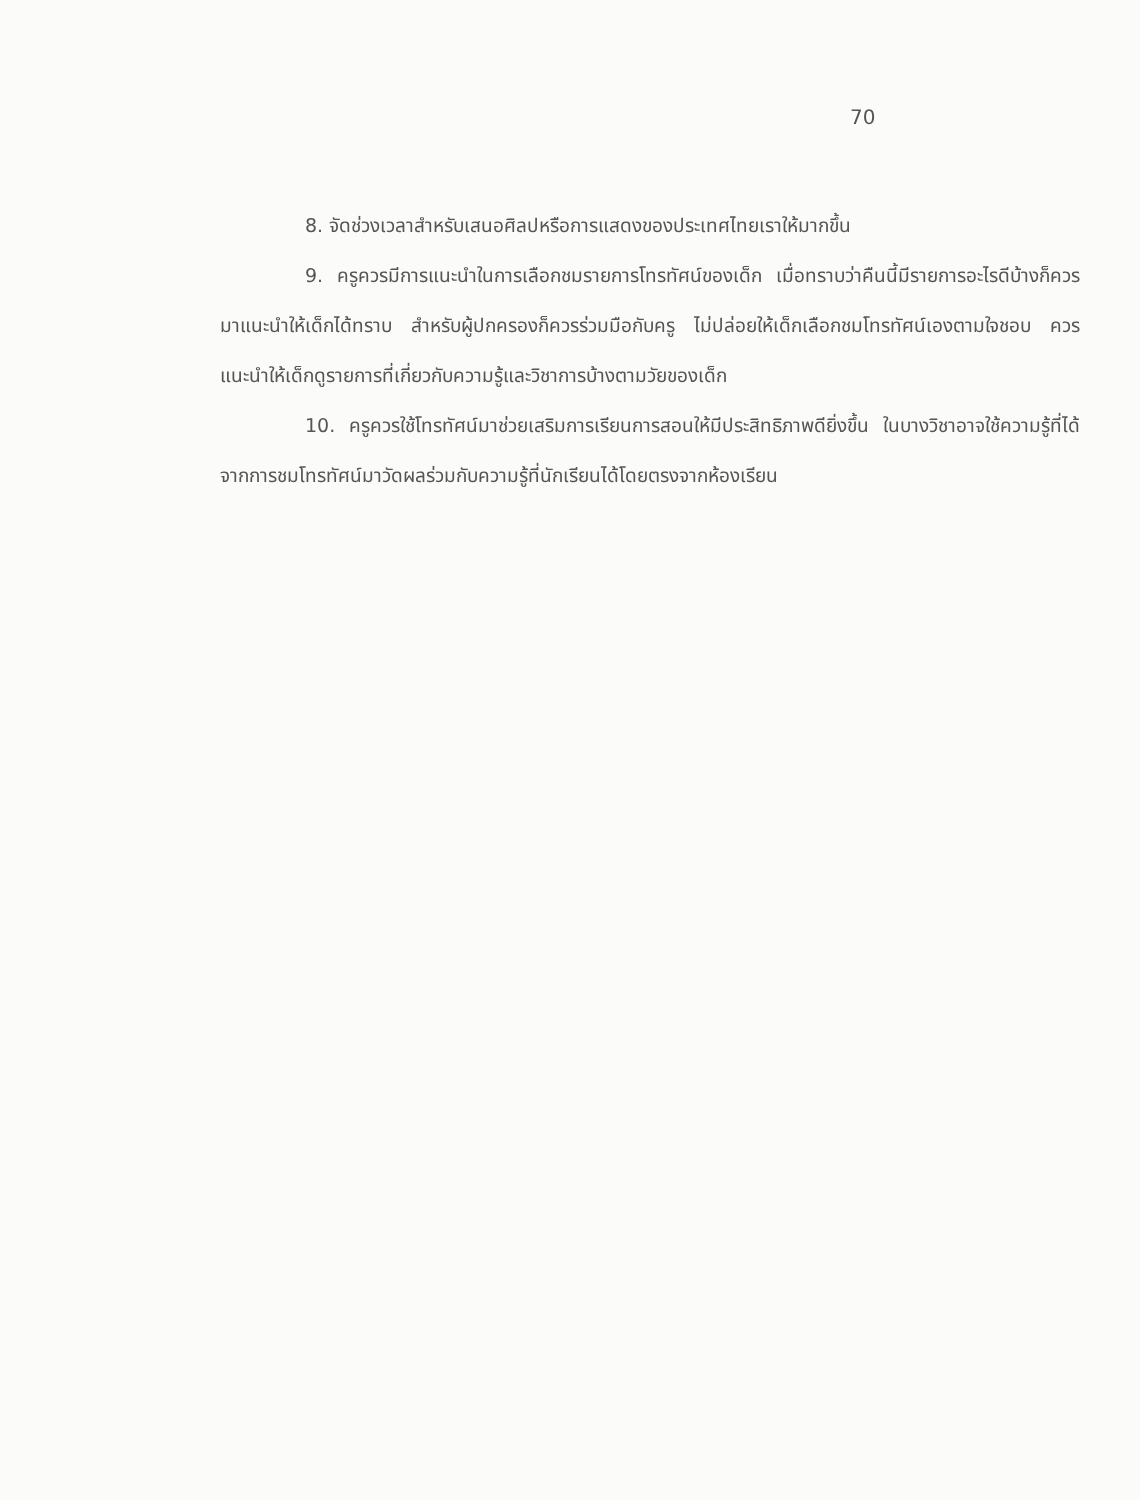70
8. จัดช่วงเวลาสำหรับเสนอศิลปหรือการแสดงของประเทศไทยเราให้มากขึ้น
9. ครูควรมีการแนะนำในการเลือกชมรายการโทรทัศน์ของเด็ก เมื่อทราบว่าคืนนี้มีรายการอะไรดีบ้างก็ควรมาแนะนำให้เด็กได้ทราบ สำหรับผู้ปกครองก็ควรร่วมมือกับครู ไม่ปล่อยให้เด็กเลือกชมโทรทัศน์เองตามใจชอบ ควรแนะนำให้เด็กดูรายการที่เกี่ยวกับความรู้และวิชาการบ้างตามวัยของเด็ก
10. ครูควรใช้โทรทัศน์มาช่วยเสริมการเรียนการสอนให้มีประสิทธิภาพดียิ่งขึ้น ในบางวิชาอาจใช้ความรู้ที่ได้จากการชมโทรทัศน์มาวัดผลร่วมกับความรู้ที่นักเรียนได้โดยตรงจากห้องเรียน